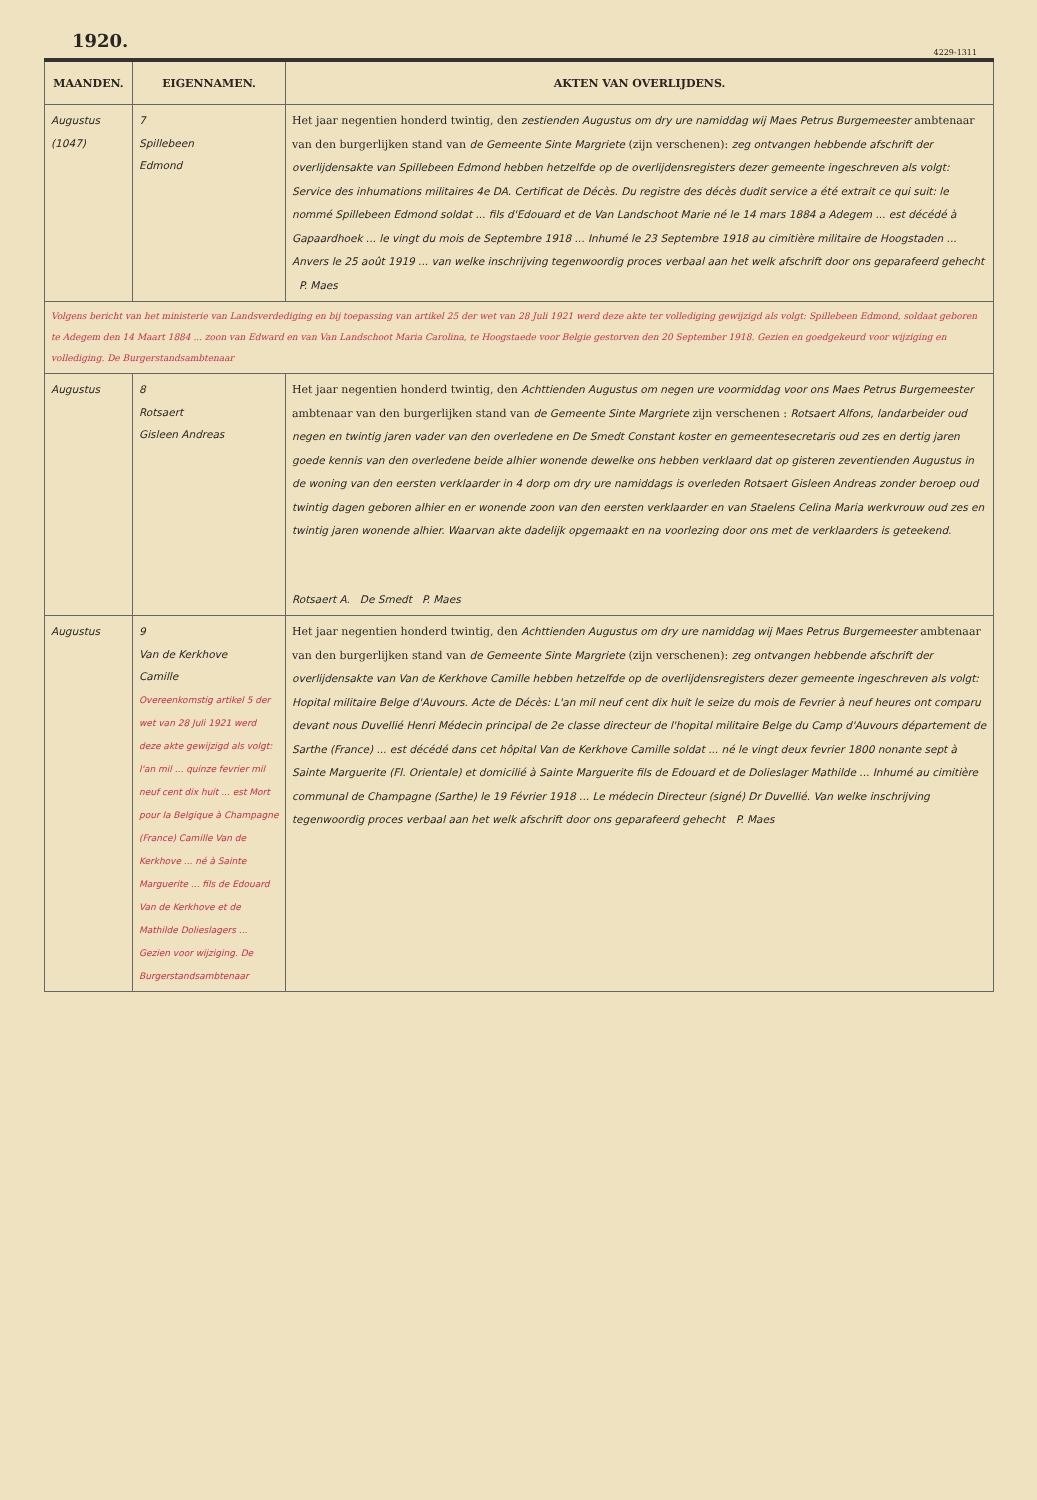1920.
4229-1311
| MAANDEN. | EIGENNAMEN. | AKTEN VAN OVERLIJDENS. |
| --- | --- | --- |
| Augustus (1047) | 7 Spillebeen Edmond | Het jaar negentien honderd twintig, den zestienden Augustus om dry ure namiddag wij Maes Petrus Burgemeester ambtenaar van den burgerlijken stand van de Gemeente Sinte Margriete (zijn verschenen): zeg ontvangen hebbende afschrift der overlijdensakte van Spillebeen Edmond hebben hetzelfde op de overlijdensregisters dezer gemeente ingeschreven als volgt: Service des inhumations militaires 4e DA. Certificat de Décès. Du registre des décès dudit service a été extrait ce qui suit: le nommé Spillebeen Edmond soldat ... fils d'Edouard et de Van Landschoot Marie né le 14 mars 1884 a Adegem ... est décédé à Gapaardhoek ... le vingt du mois de Septembre 1918 ... Inhumé le 23 Septembre 1918 au cimitière militaire de Hoogstaden ... Anvers le 25 août 1919 ... van welke inschrijving tegenwoordig proces verbaal aan het welk afschrift door ons geparafeerd gehecht P. Maes |
| Volgens bericht van het ministerie van Landsverdediging en bij toepassing van artikel 25 der wet van 28 Juli 1921 werd deze akte ter vollediging gewijzigd als volgt: Spillebeen Edmond, soldaat geboren te Adegem den 14 Maart 1884 ... zoon van Edward en van Van Landschoot Maria Carolina, te Hoogstaede voor Belgie gestorven den 20 September 1918. Gezien en goedgekeurd voor wijziging en vollediging. De Burgerstandsambtenaar | | |
| Augustus | 8 Rotsaert Gisleen Andreas | Het jaar negentien honderd twintig, den Achttienden Augustus om negen ure voormiddag voor ons Maes Petrus Burgemeester ambtenaar van den burgerlijken stand van de Gemeente Sinte Margriete zijn verschenen : Rotsaert Alfons, landarbeider oud negen en twintig jaren vader van den overledene en De Smedt Constant koster en gemeentesecretaris oud zes en dertig jaren goede kennis van den overledene beide alhier wonende dewelke ons hebben verklaard dat op gisteren zeventienden Augustus in de woning van den eersten verklaarder in 4 dorp om dry ure namiddags is overleden Rotsaert Gisleen Andreas zonder beroep oud twintig dagen geboren alhier en er wonende zoon van den eersten verklaarder en van Staelens Celina Maria werkvrouw oud zes en twintig jaren wonende alhier. Waarvan akte dadelijk opgemaakt en na voorlezing door ons met de verklaarders is geteekend. Rotsaert A. De Smedt P. Maes |
| Augustus | 9 Van de Kerkhove Camille Overeenkomstig artikel 5 der wet van 28 Juli 1921 werd deze akte gewijzigd als volgt: l'an mil ... quinze fevrier mil neuf cent dix huit ... est Mort pour la Belgique à Champagne (France) Camille Van de Kerkhove ... né à Sainte Marguerite ... fils de Edouard Van de Kerkhove et de Mathilde Dolieslagers ... Gezien voor wijziging. De Burgerstandsambtenaar | Het jaar negentien honderd twintig, den Achttienden Augustus om dry ure namiddag wij Maes Petrus Burgemeester ambtenaar van den burgerlijken stand van de Gemeente Sinte Margriete (zijn verschenen): zeg ontvangen hebbende afschrift der overlijdensakte van Van de Kerkhove Camille hebben hetzelfde op de overlijdensregisters dezer gemeente ingeschreven als volgt: Hopital militaire Belge d'Auvours. Acte de Décès: L'an mil neuf cent dix huit le seize du mois de Fevrier à neuf heures ont comparu devant nous Duvellié Henri Médecin principal de 2e classe directeur de l'hopital militaire Belge du Camp d'Auvours département de Sarthe (France) ... est décédé dans cet hôpital Van de Kerkhove Camille soldat ... né le vingt deux fevrier 1800 nonante sept à Sainte Marguerite (Fl. Orientale) et domicilié à Sainte Marguerite fils de Edouard et de Dolieslager Mathilde ... Inhumé au cimitière communal de Champagne (Sarthe) le 19 Février 1918 ... Le médecin Directeur (signé) Dr Duvellié. Van welke inschrijving tegenwoordig proces verbaal aan het welk afschrift door ons geparafeerd gehecht P. Maes |